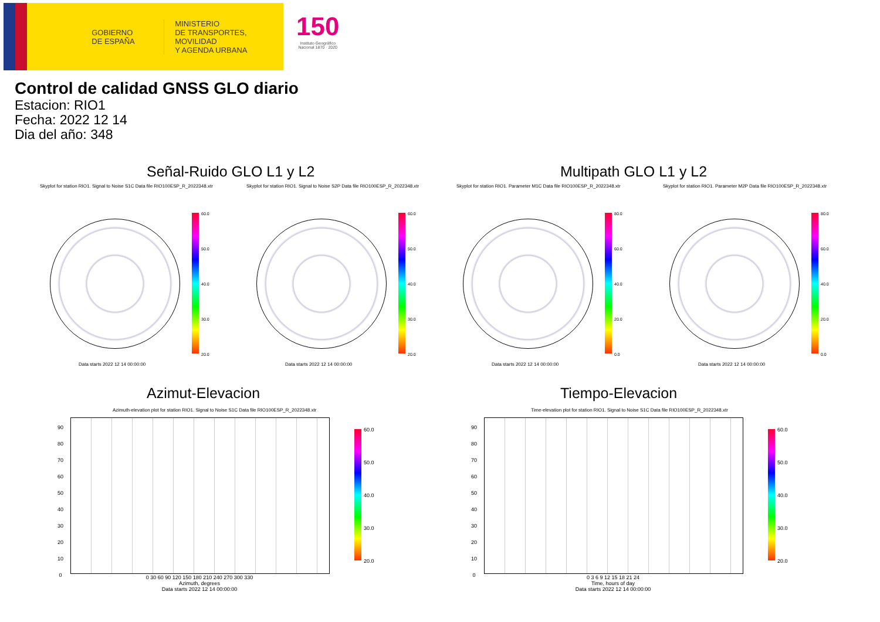GOBIERNO
DE ESPAÑA
MINISTERIO
DE TRANSPORTES, MOVILIDAD
Y AGENDA URBANA
150
Instituto Geográfico
Nacional 1870 · 2020
Control de calidad GNSS GLO diario
Estacion: RIO1
Fecha: 2022 12 14
Dia del año: 348
Señal-Ruido GLO L1 y L2 Multipath GLO L1 y L2
Skyplot for station RIO1. Signal to Noise S1C Data file RIO100ESP_R_2022348.xtr
Skyplot for station RIO1. Signal to Noise S2P Data file RIO100ESP_R_2022348.xtr
Skyplot for station RIO1. Parameter M1C Data file RIO100ESP_R_2022348.xtr
Skyplot for station RIO1. Parameter M2P Data file RIO100ESP_R_2022348.xtr
60.0
50.0
40.0
30.0
20.0
60.0
50.0
40.0
30.0
20.0
80.0
60.0
40.0
20.0
0.0
80.0
60.0
40.0
20.0
0.0
Data starts 2022 12 14 00:00:00
Data starts 2022 12 14 00:00:00
Data starts 2022 12 14 00:00:00
Data starts 2022 12 14 00:00:00
Azimut-Elevacion Tiempo-Elevacion
Azimuth-elevation plot for station RIO1. Signal to Noise S1C Data file RIO100ESP_R_2022348.xtr
Time-elevation plot for station RIO1. Signal to Noise S1C Data file RIO100ESP_R_2022348.xtr
60.0
50.0
40.0
30.0
20.0
60.0
50.0
40.0
30.0
20.0
0 30 60 90 120 150 180 210 240 270 300 330
Azimuth, degrees
Data starts 2022 12 14 00:00:00
0 3 6 9 12 15 18 21 24
Time, hours of day
Data starts 2022 12 14 00:00:00
90
80
70
60
50
40
30
20
10
0
90
80
70
60
50
40
30
20
10
0